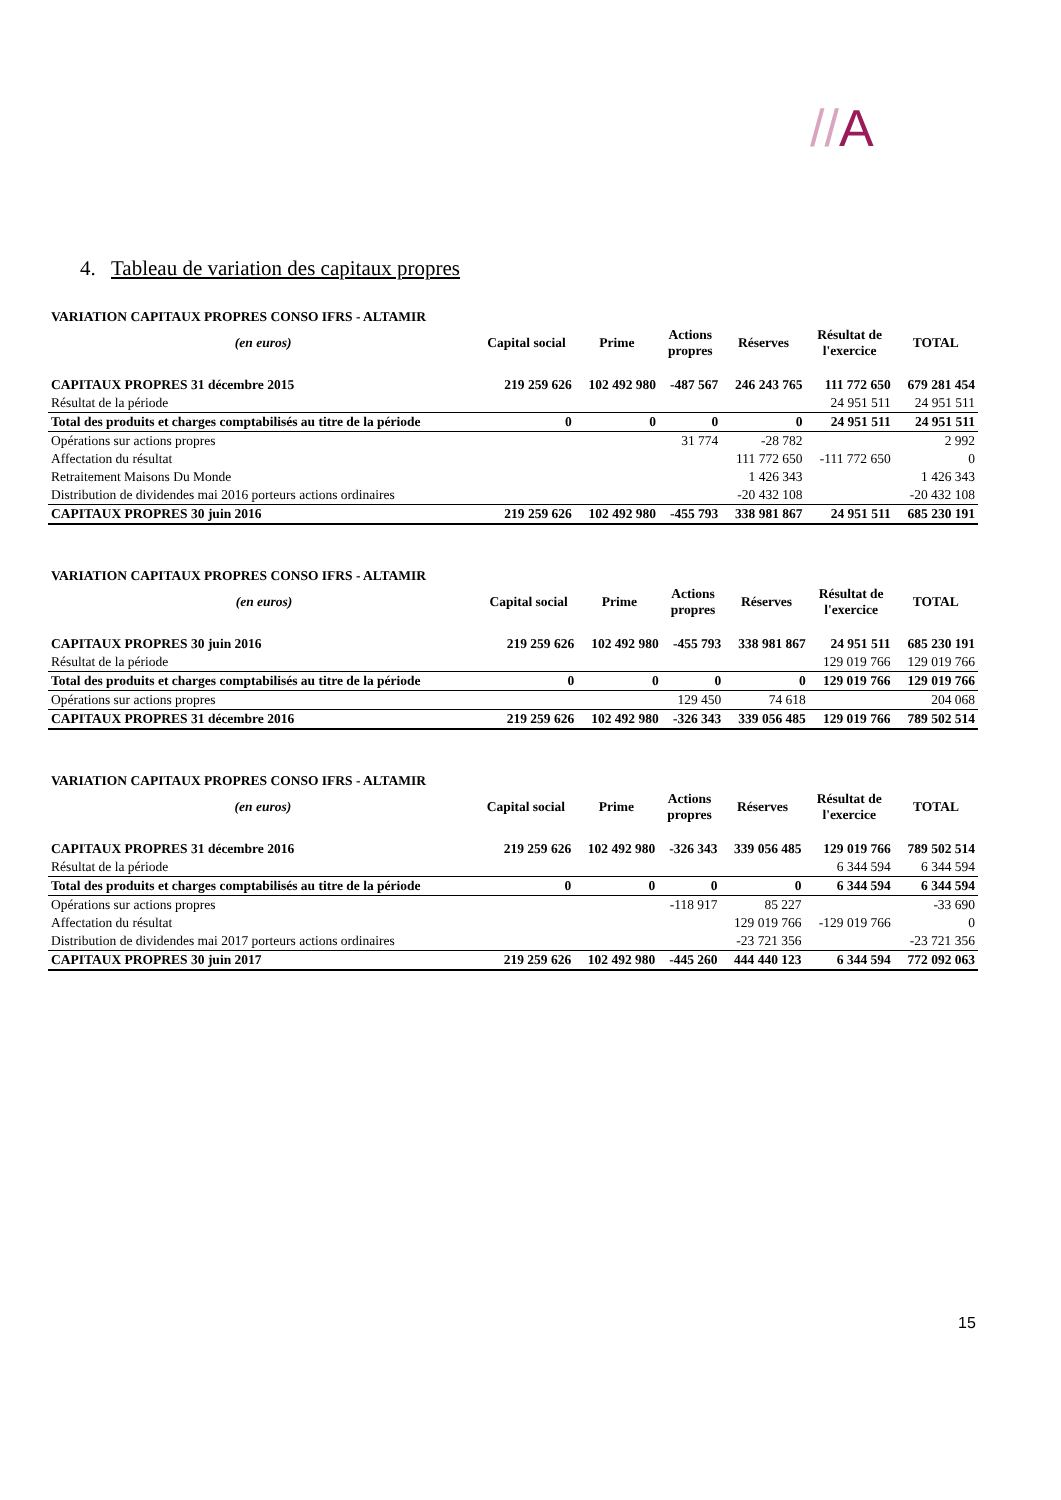//A
4. Tableau de variation des capitaux propres
| VARIATION CAPITAUX PROPRES CONSO IFRS - ALTAMIR | | | | | | |
| (en euros) | Capital social | Prime | Actions propres | Réserves | Résultat de l'exercice | TOTAL |
| CAPITAUX PROPRES 31 décembre 2015 | 219 259 626 | 102 492 980 | -487 567 | 246 243 765 | 111 772 650 | 679 281 454 |
| Résultat de la période | | | | | 24 951 511 | 24 951 511 |
| Total des produits et charges comptabilisés au titre de la période | 0 | 0 | 0 | 0 | 24 951 511 | 24 951 511 |
| Opérations sur actions propres | | | 31 774 | -28 782 | | 2 992 |
| Affectation du résultat | | | | 111 772 650 | -111 772 650 | 0 |
| Retraitement Maisons Du Monde | | | | 1 426 343 | | 1 426 343 |
| Distribution de dividendes mai 2016 porteurs actions ordinaires | | | | -20 432 108 | | -20 432 108 |
| CAPITAUX PROPRES 30 juin 2016 | 219 259 626 | 102 492 980 | -455 793 | 338 981 867 | 24 951 511 | 685 230 191 |
| VARIATION CAPITAUX PROPRES CONSO IFRS - ALTAMIR | | | | | | |
| (en euros) | Capital social | Prime | Actions propres | Réserves | Résultat de l'exercice | TOTAL |
| CAPITAUX PROPRES 30 juin 2016 | 219 259 626 | 102 492 980 | -455 793 | 338 981 867 | 24 951 511 | 685 230 191 |
| Résultat de la période | | | | | 129 019 766 | 129 019 766 |
| Total des produits et charges comptabilisés au titre de la période | 0 | 0 | 0 | 0 | 129 019 766 | 129 019 766 |
| Opérations sur actions propres | | | 129 450 | 74 618 | | 204 068 |
| CAPITAUX PROPRES 31 décembre 2016 | 219 259 626 | 102 492 980 | -326 343 | 339 056 485 | 129 019 766 | 789 502 514 |
| VARIATION CAPITAUX PROPRES CONSO IFRS - ALTAMIR | | | | | | |
| (en euros) | Capital social | Prime | Actions propres | Réserves | Résultat de l'exercice | TOTAL |
| CAPITAUX PROPRES 31 décembre 2016 | 219 259 626 | 102 492 980 | -326 343 | 339 056 485 | 129 019 766 | 789 502 514 |
| Résultat de la période | | | | | 6 344 594 | 6 344 594 |
| Total des produits et charges comptabilisés au titre de la période | 0 | 0 | 0 | 0 | 6 344 594 | 6 344 594 |
| Opérations sur actions propres | | | -118 917 | 85 227 | | -33 690 |
| Affectation du résultat | | | | 129 019 766 | -129 019 766 | 0 |
| Distribution de dividendes mai 2017 porteurs actions ordinaires | | | | -23 721 356 | | -23 721 356 |
| CAPITAUX PROPRES 30 juin 2017 | 219 259 626 | 102 492 980 | -445 260 | 444 440 123 | 6 344 594 | 772 092 063 |
15